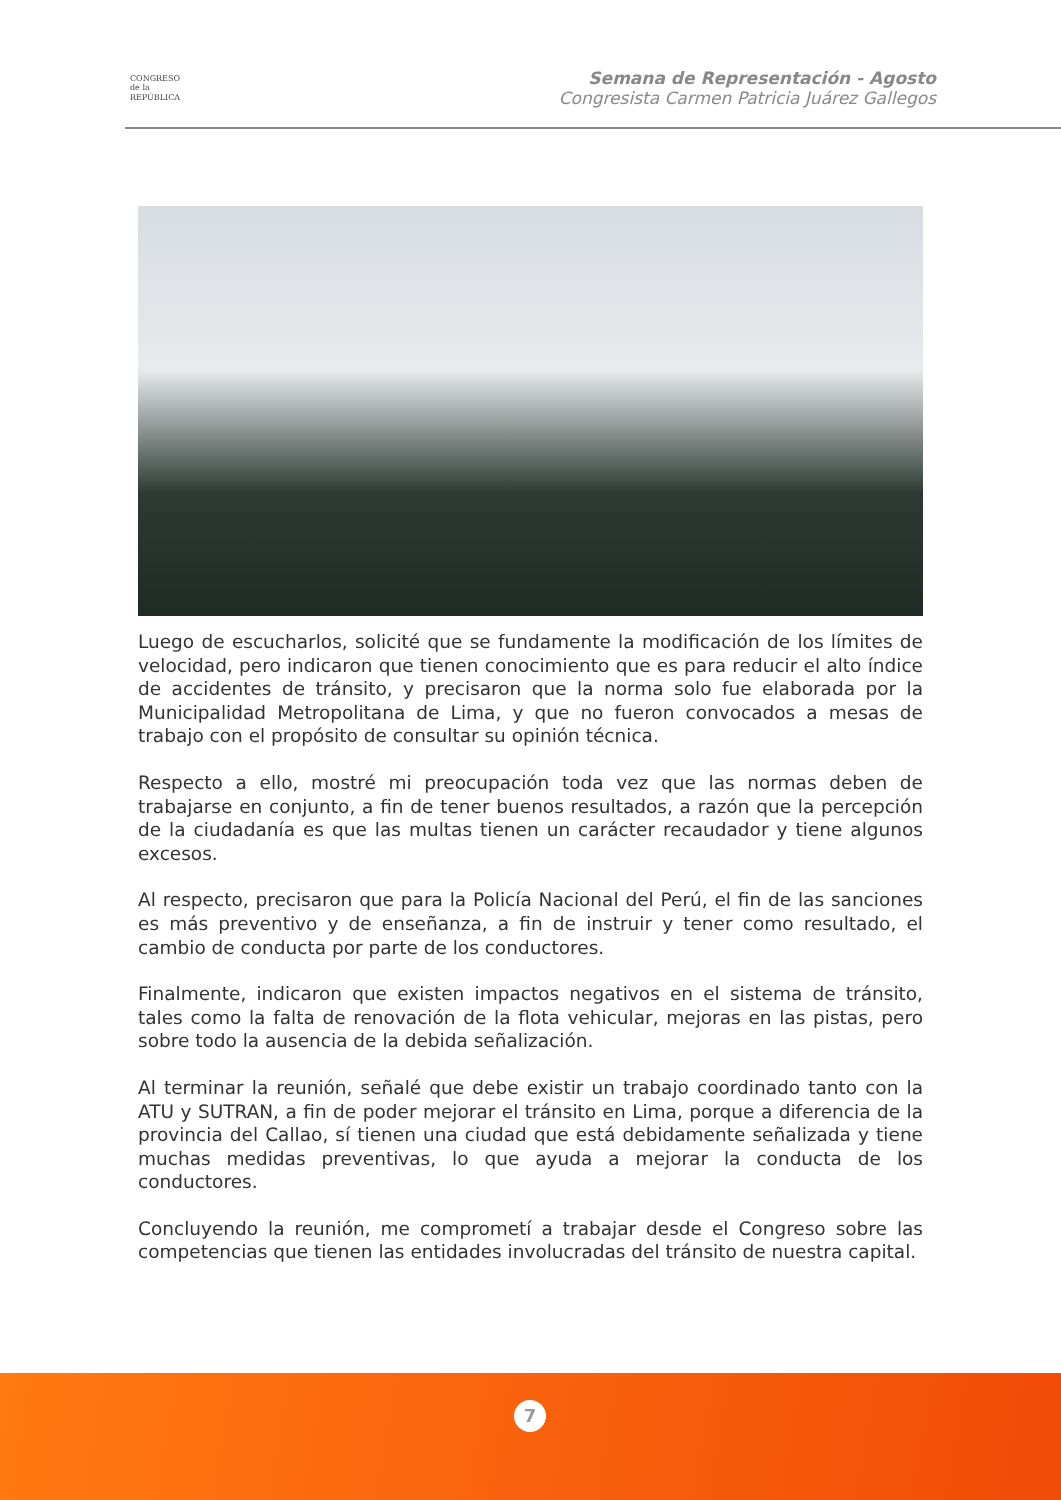CONGRESO
de la
REPÚBLICA
Semana de Representación - Agosto
Congresista Carmen Patricia Juárez Gallegos
Luego de escucharlos, solicité que se fundamente la modificación de los límites de velocidad, pero indicaron que tienen conocimiento que es para reducir el alto índice de accidentes de tránsito, y precisaron que la norma solo fue elaborada por la Municipalidad Metropolitana de Lima, y que no fueron convocados a mesas de trabajo con el propósito de consultar su opinión técnica.
Respecto a ello, mostré mi preocupación toda vez que las normas deben de trabajarse en conjunto, a fin de tener buenos resultados, a razón que la percepción de la ciudadanía es que las multas tienen un carácter recaudador y tiene algunos excesos.
Al respecto, precisaron que para la Policía Nacional del Perú, el fin de las sanciones es más preventivo y de enseñanza, a fin de instruir y tener como resultado, el cambio de conducta por parte de los conductores.
Finalmente, indicaron que existen impactos negativos en el sistema de tránsito, tales como la falta de renovación de la flota vehicular, mejoras en las pistas, pero sobre todo la ausencia de la debida señalización.
Al terminar la reunión, señalé que debe existir un trabajo coordinado tanto con la ATU y SUTRAN, a fin de poder mejorar el tránsito en Lima, porque a diferencia de la provincia del Callao, sí tienen una ciudad que está debidamente señalizada y tiene muchas medidas preventivas, lo que ayuda a mejorar la conducta de los conductores.
Concluyendo la reunión, me comprometí a trabajar desde el Congreso sobre las competencias que tienen las entidades involucradas del tránsito de nuestra capital.
7